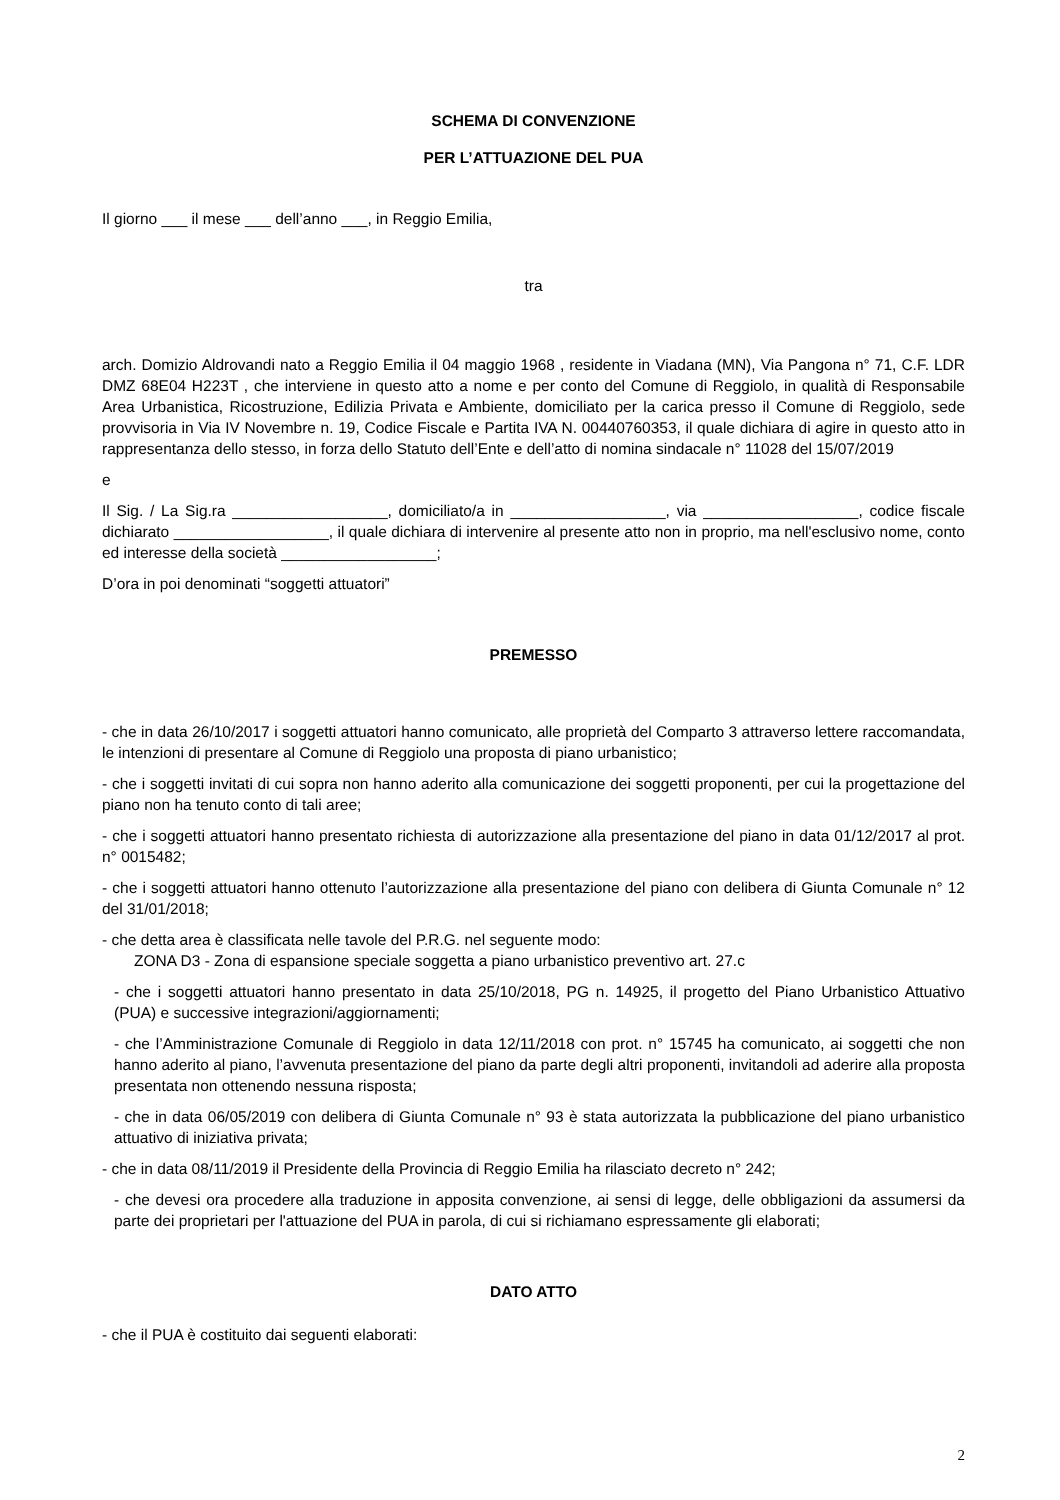SCHEMA DI CONVENZIONE
PER L’ATTUAZIONE DEL PUA
Il giorno ___ il mese ___ dell’anno ___, in Reggio Emilia,
tra
arch. Domizio Aldrovandi nato a Reggio Emilia il 04 maggio 1968 , residente in Viadana (MN), Via Pangona n° 71, C.F. LDR DMZ 68E04 H223T , che interviene in questo atto a nome e per conto del Comune di Reggiolo, in qualità di Responsabile Area Urbanistica, Ricostruzione, Edilizia Privata e Ambiente, domiciliato per la carica presso il Comune di Reggiolo, sede provvisoria in Via IV Novembre n. 19, Codice Fiscale e Partita IVA N. 00440760353, il quale dichiara di agire in questo atto in rappresentanza dello stesso, in forza dello Statuto dell’Ente e dell’atto di nomina sindacale n° 11028 del 15/07/2019
e
Il Sig. / La Sig.ra __________________, domiciliato/a in __________________, via __________________, codice fiscale dichiarato __________________, il quale dichiara di intervenire al presente atto non in proprio, ma nell'esclusivo nome, conto ed interesse della società __________________;
D’ora in poi denominati “soggetti attuatori”
PREMESSO
- che in data 26/10/2017 i soggetti attuatori hanno comunicato, alle proprietà del Comparto 3 attraverso lettere raccomandata, le intenzioni di presentare al Comune di Reggiolo una proposta di piano urbanistico;
- che i soggetti invitati di cui sopra non hanno aderito alla comunicazione dei soggetti proponenti, per cui la progettazione del piano non ha tenuto conto di tali aree;
- che i soggetti attuatori hanno presentato richiesta di autorizzazione alla presentazione del piano in data 01/12/2017 al prot. n° 0015482;
- che i soggetti attuatori hanno ottenuto l’autorizzazione alla presentazione del piano con delibera di Giunta Comunale n° 12 del 31/01/2018;
- che detta area è classificata nelle tavole del P.R.G. nel seguente modo:
ZONA D3 - Zona di espansione speciale soggetta a piano urbanistico preventivo art. 27.c
- che i soggetti attuatori hanno presentato in data 25/10/2018, PG n. 14925, il progetto del Piano Urbanistico Attuativo (PUA) e successive integrazioni/aggiornamenti;
- che l’Amministrazione Comunale di Reggiolo in data 12/11/2018 con prot. n° 15745 ha comunicato, ai soggetti che non hanno aderito al piano, l’avvenuta presentazione del piano da parte degli altri proponenti, invitandoli ad aderire alla proposta presentata non ottenendo nessuna risposta;
- che in data 06/05/2019 con delibera di Giunta Comunale n° 93 è stata autorizzata la pubblicazione del piano urbanistico attuativo di iniziativa privata;
- che in data 08/11/2019 il Presidente della Provincia di Reggio Emilia ha rilasciato decreto n° 242;
- che devesi ora procedere alla traduzione in apposita convenzione, ai sensi di legge, delle obbligazioni da assumersi da parte dei proprietari per l'attuazione del PUA in parola, di cui si richiamano espressamente gli elaborati;
DATO ATTO
- che il PUA è costituito dai seguenti elaborati:
2